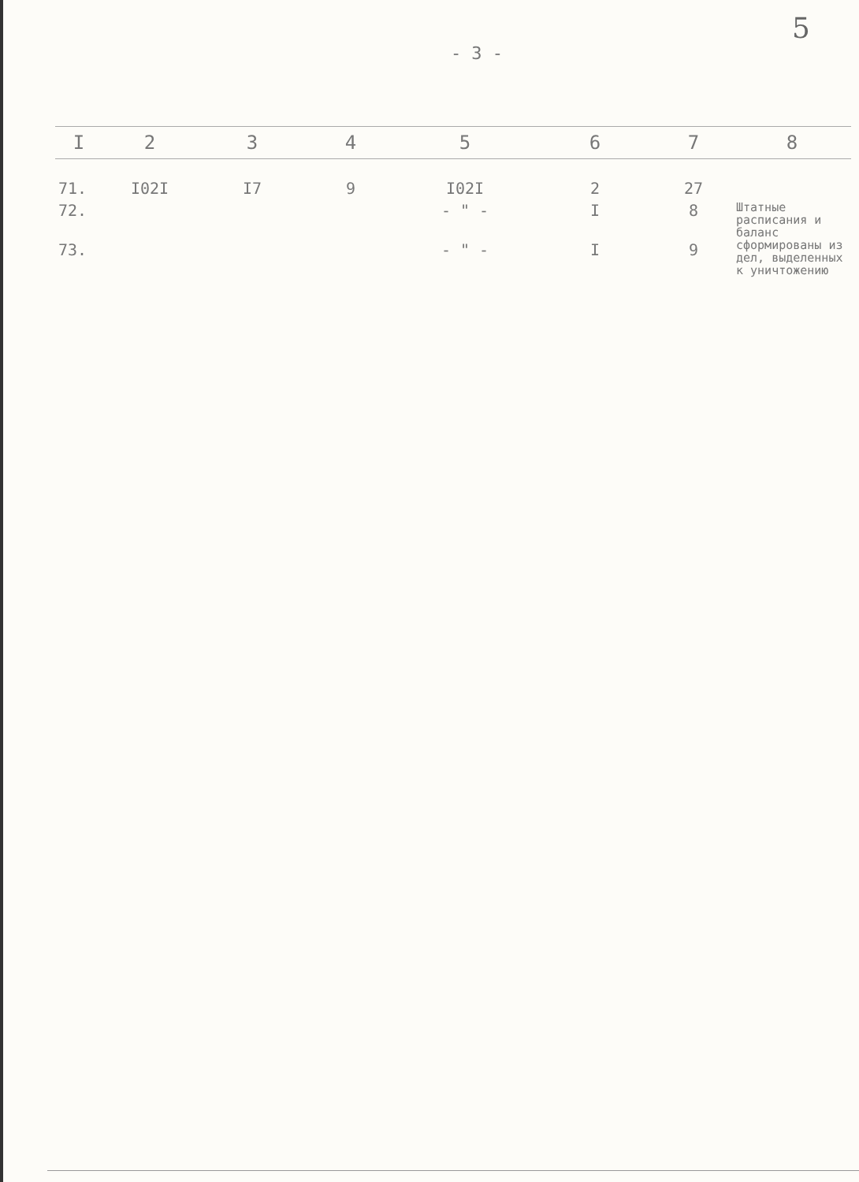5
- 3 -
| I | 2 | 3 | 4 | 5 | 6 | 7 | 8 |
| --- | --- | --- | --- | --- | --- | --- | --- |
| 71. | I02I | I7 | 9 | I02I | 2 | 27 | |
| 72. | | | | - " - | I | 8 | Штатные расписания и баланс сформированы из дел, выделенных к уничтожению |
| 73. | | | | - " - | I | 9 | |